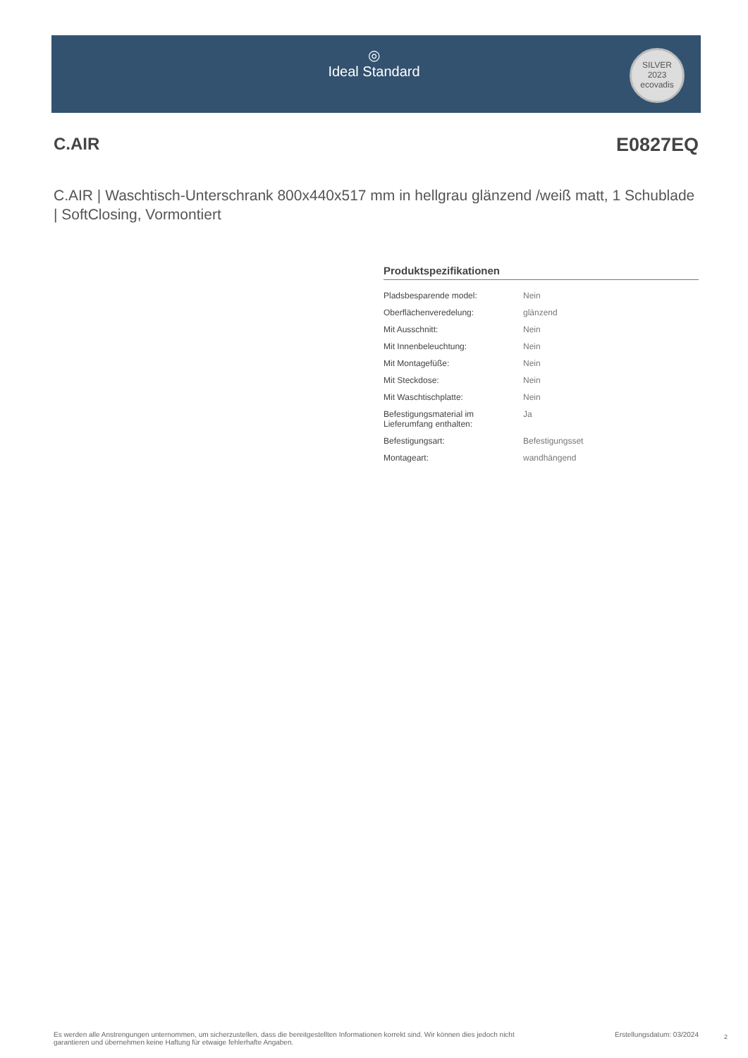◎
Ideal Standard
SILVER
2023
ecovadis
C.AIR E0827EQ
C.AIR | Waschtisch-Unterschrank 800x440x517 mm in hellgrau glänzend /weiß matt, 1 Schublade | SoftClosing, Vormontiert
Produktspezifikationen
| Pladsbesparende model: | Nein |
| Oberflächenveredelung: | glänzend |
| Mit Ausschnitt: | Nein |
| Mit Innenbeleuchtung: | Nein |
| Mit Montagefüße: | Nein |
| Mit Steckdose: | Nein |
| Mit Waschtischplatte: | Nein |
| Befestigungsmaterial im Lieferumfang enthalten: | Ja |
| Befestigungsart: | Befestigungsset |
| Montageart: | wandhängend |
Es werden alle Anstrengungen unternommen, um sicherzustellen, dass die bereitgestellten Informationen korrekt sind. Wir können dies jedoch nicht
garantieren und übernehmen keine Haftung für etwaige fehlerhafte Angaben. Erstellungsdatum: 03/2024
2